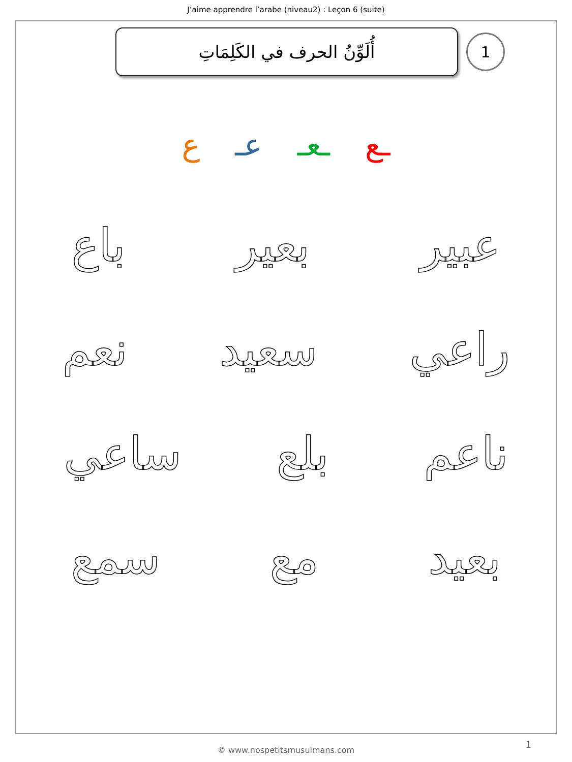J’aime apprendre l’arabe (niveau2) : Leçon 6 (suite)
أُلَوِّنُ الحرف في الكَلِمَاتِ
1
ـع ـعـ عـ ع
عبير بعير باع
راعي سعيد نعم
ناعم بلع ساعي
بعيد مع سمع
© www.nospetitsmusulmans.com
1